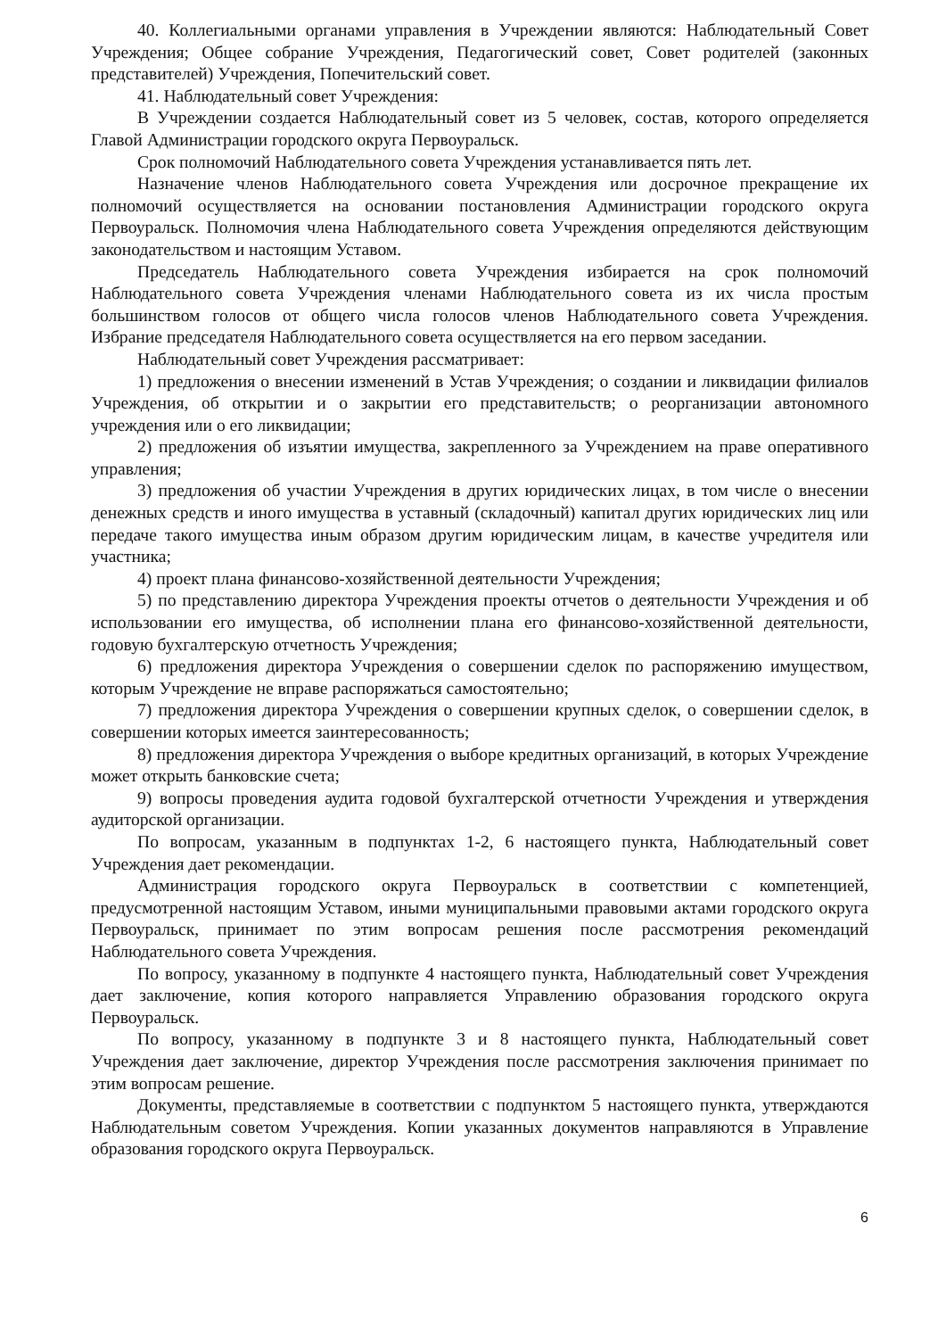40. Коллегиальными органами управления в Учреждении являются: Наблюдательный Совет Учреждения; Общее собрание Учреждения, Педагогический совет, Совет родителей (законных представителей) Учреждения, Попечительский совет.
41. Наблюдательный совет Учреждения:
В Учреждении создается Наблюдательный совет из 5 человек, состав, которого определяется Главой Администрации городского округа Первоуральск.
Срок полномочий Наблюдательного совета Учреждения устанавливается пять лет.
Назначение членов Наблюдательного совета Учреждения или досрочное прекращение их полномочий осуществляется на основании постановления Администрации городского округа Первоуральск. Полномочия члена Наблюдательного совета Учреждения определяются действующим законодательством и настоящим Уставом.
Председатель Наблюдательного совета Учреждения избирается на срок полномочий Наблюдательного совета Учреждения членами Наблюдательного совета из их числа простым большинством голосов от общего числа голосов членов Наблюдательного совета Учреждения. Избрание председателя Наблюдательного совета осуществляется на его первом заседании.
Наблюдательный совет Учреждения рассматривает:
1) предложения о внесении изменений в Устав Учреждения; о создании и ликвидации филиалов Учреждения, об открытии и о закрытии его представительств; о реорганизации автономного учреждения или о его ликвидации;
2) предложения об изъятии имущества, закрепленного за Учреждением на праве оперативного управления;
3) предложения об участии Учреждения в других юридических лицах, в том числе о внесении денежных средств и иного имущества в уставный (складочный) капитал других юридических лиц или передаче такого имущества иным образом другим юридическим лицам, в качестве учредителя или участника;
4) проект плана финансово-хозяйственной деятельности Учреждения;
5) по представлению директора Учреждения проекты отчетов о деятельности Учреждения и об использовании его имущества, об исполнении плана его финансово-хозяйственной деятельности, годовую бухгалтерскую отчетность Учреждения;
6) предложения директора Учреждения о совершении сделок по распоряжению имуществом, которым Учреждение не вправе распоряжаться самостоятельно;
7) предложения директора Учреждения о совершении крупных сделок, о совершении сделок, в совершении которых имеется заинтересованность;
8) предложения директора Учреждения о выборе кредитных организаций, в которых Учреждение может открыть банковские счета;
9) вопросы проведения аудита годовой бухгалтерской отчетности Учреждения и утверждения аудиторской организации.
По вопросам, указанным в подпунктах 1-2, 6 настоящего пункта, Наблюдательный совет Учреждения дает рекомендации.
Администрация городского округа Первоуральск в соответствии с компетенцией, предусмотренной настоящим Уставом, иными муниципальными правовыми актами городского округа Первоуральск, принимает по этим вопросам решения после рассмотрения рекомендаций Наблюдательного совета Учреждения.
По вопросу, указанному в подпункте 4 настоящего пункта, Наблюдательный совет Учреждения дает заключение, копия которого направляется Управлению образования городского округа Первоуральск.
По вопросу, указанному в подпункте 3 и 8 настоящего пункта, Наблюдательный совет Учреждения дает заключение, директор Учреждения после рассмотрения заключения принимает по этим вопросам решение.
Документы, представляемые в соответствии с подпунктом 5 настоящего пункта, утверждаются Наблюдательным советом Учреждения. Копии указанных документов направляются в Управление образования городского округа Первоуральск.
6